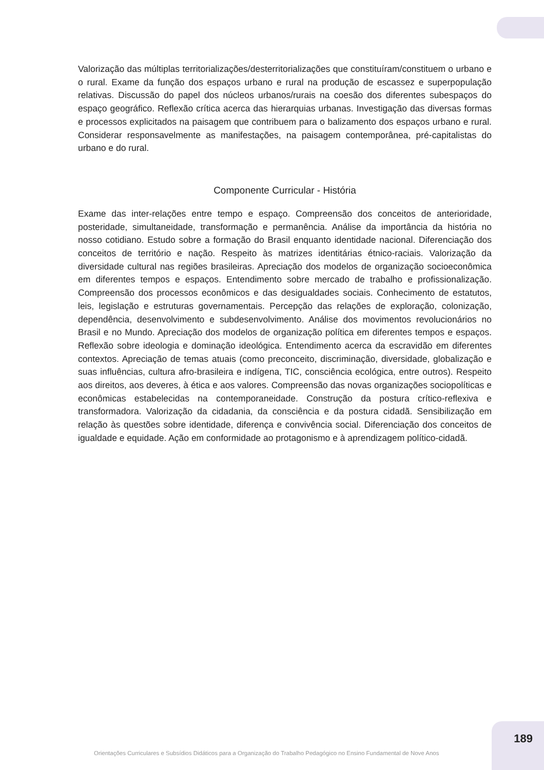Valorização das múltiplas territorializações/desterritorializações que constituíram/constituem o urbano e o rural. Exame da função dos espaços urbano e rural na produção de escassez e superpopulação relativas. Discussão do papel dos núcleos urbanos/rurais na coesão dos diferentes subespaços do espaço geográfico. Reflexão crítica acerca das hierarquias urbanas. Investigação das diversas formas e processos explicitados na paisagem que contribuem para o balizamento dos espaços urbano e rural. Considerar responsavelmente as manifestações, na paisagem contemporânea, pré-capitalistas do urbano e do rural.
Componente Curricular - História
Exame das inter-relações entre tempo e espaço. Compreensão dos conceitos de anterioridade, posteridade, simultaneidade, transformação e permanência. Análise da importância da história no nosso cotidiano. Estudo sobre a formação do Brasil enquanto identidade nacional. Diferenciação dos conceitos de território e nação. Respeito às matrizes identitárias étnico-raciais. Valorização da diversidade cultural nas regiões brasileiras. Apreciação dos modelos de organização socioeconômica em diferentes tempos e espaços. Entendimento sobre mercado de trabalho e profissionalização. Compreensão dos processos econômicos e das desigualdades sociais. Conhecimento de estatutos, leis, legislação e estruturas governamentais. Percepção das relações de exploração, colonização, dependência, desenvolvimento e subdesenvolvimento. Análise dos movimentos revolucionários no Brasil e no Mundo. Apreciação dos modelos de organização política em diferentes tempos e espaços. Reflexão sobre ideologia e dominação ideológica. Entendimento acerca da escravidão em diferentes contextos. Apreciação de temas atuais (como preconceito, discriminação, diversidade, globalização e suas influências, cultura afro-brasileira e indígena, TIC, consciência ecológica, entre outros). Respeito aos direitos, aos deveres, à ética e aos valores. Compreensão das novas organizações sociopolíticas e econômicas estabelecidas na contemporaneidade. Construção da postura crítico-reflexiva e transformadora. Valorização da cidadania, da consciência e da postura cidadã. Sensibilização em relação às questões sobre identidade, diferença e convivência social. Diferenciação dos conceitos de igualdade e equidade. Ação em conformidade ao protagonismo e à aprendizagem político-cidadã.
189
Orientações Curriculares e Subsídios Didáticos para a Organização do Trabalho Pedagógico no Ensino Fundamental de Nove Anos